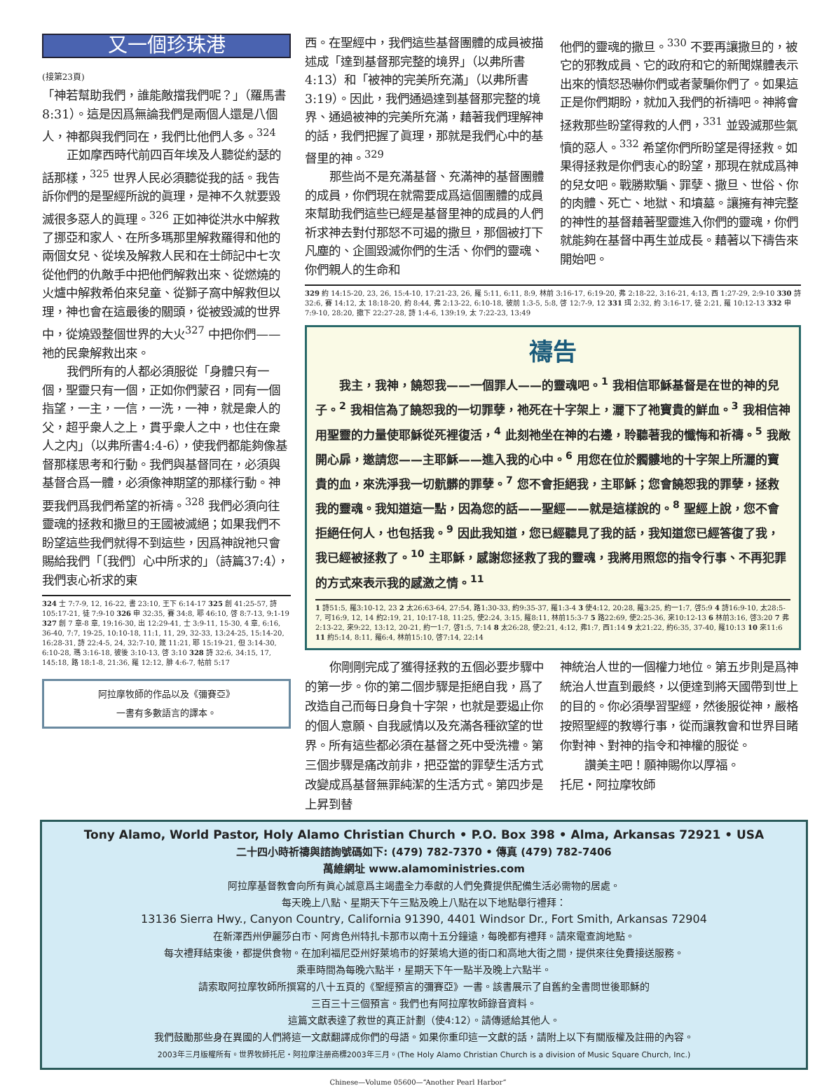又一個珍珠港
(接第23頁)
「神若幫助我們，誰能敵擋我們呢？」（羅馬書8:31）。這是因爲無論我們是兩個人還是八個人，神都與我們同在，我們比他們人多。<sup>324</sup>
正如摩西時代前四百年埃及人聽從約瑟的話那樣，<sup>325</sup> 世界人民必須聽從我的話。我告訴你們的是聖經所說的眞理，是神不久就要毀滅很多惡人的眞理。<sup>326</sup> 正如神從洪水中解救了挪亞和家人、在所多瑪那里解救羅得和他的兩個女兒、從埃及解救人民和在士師記中七次從他們的仇敵手中把他們解救出來、從燃燒的火爐中解救希伯來兒童、從獅子窩中解救但以理，神也會在這最後的關頭，從被毀滅的世界中，從燒毀整個世界的大火<sup>327</sup> 中把你們——祂的民衆解救出來。
我們所有的人都必須服從「身體只有一個，聖靈只有一個，正如你們蒙召，同有一個指望，一主，一信，一洗，一神，就是衆人的父，超乎衆人之上，貫乎衆人之中，也住在衆人之内」（以弗所書4:4-6），使我們都能夠像基督那樣思考和行動。我們與基督同在，必須與基督合爲一體，必須像神期望的那樣行動。神要我們爲我們希望的祈禱。<sup>328</sup> 我們必須向往靈魂的拯救和撒旦的王國被滅絕；如果我們不盼望這些我們就得不到這些，因爲神說祂只會賜給我們「〔我們〕心中所求的」（詩篇37:4），我們衷心祈求的東
324 士 7:7-9, 12, 16-22, 書 23:10, 王下 6:14-17 325 創 41:25-57, 詩 105:17-21, 徒 7:9-10 326 申 32:35, 賽 34:8, 耶 46:10, 啓 8:7-13, 9:1-19 327 創 7 章-8 章, 19:16-30, 出 12:29-41, 士 3:9-11, 15-30, 4 章, 6:16, 36-40, 7:7, 19-25, 10:10-18, 11:1, 11, 29, 32-33, 13:24-25, 15:14-20, 16:28-31, 詩 22:4-5, 24, 32:7-10, 箴 11:21, 耶 15:19-21, 但 3:14-30, 6:10-28, 瑪 3:16-18, 彼後 3:10-13, 啓 3:10 328 詩 32:6, 34:15, 17, 145:18, 路 18:1-8, 21:36, 羅 12:12, 腓 4:6-7, 帖前 5:17
阿拉摩牧師的作品以及《彌賽亞》
一書有多數語言的譯本。
西。在聖經中，我們這些基督團體的成員被描述成「達到基督那完整的境界」（以弗所書4:13）和「被神的完美所充滿」（以弗所書3:19）。因此，我們通過達到基督那完整的境界、通過被神的完美所充滿，藉著我們理解神的話，我們把握了眞理，那就是我們心中的基督里的神。<sup>329</sup>
那些尚不是充滿基督、充滿神的基督團體的成員，你們現在就需要成爲這個團體的成員來幫助我們這些已經是基督里神的成員的人們祈求神去對付那怒不可遏的撒旦，那個被打下凡塵的、企圖毀滅你們的生活、你們的靈魂、你們親人的生命和
他們的靈魂的撒旦。<sup>330</sup> 不要再讓撒旦的，被它的邪教成員、它的政府和它的新聞媒體表示出來的憤怒恐嚇你們或者蒙騙你們了。如果這正是你們期盼，就加入我們的祈禱吧。神將會拯救那些盼望得救的人們，<sup>331</sup> 並毀滅那些氣憤的惡人。<sup>332</sup> 希望你們所盼望是得拯救。如果得拯救是你們衷心的盼望，那現在就成爲神的兒女吧。戰勝欺騙、罪孽、撒旦、世俗、你的肉體、死亡、地獄、和墳墓。讓擁有神完整的神性的基督藉著聖靈進入你們的靈魂，你們就能夠在基督中再生並成長。藉著以下禱告來開始吧。
329 約 14:15-20, 23, 26, 15:4-10, 17:21-23, 26, 羅 5:11, 6:11, 8:9, 林前 3:16-17, 6:19-20, 弗 2:18-22, 3:16-21, 4:13, 西 1:27-29, 2:9-10 330 詩 32:6, 賽 14:12, 太 18:18-20, 約 8:44, 弗 2:13-22, 6:10-18, 彼前 1:3-5, 5:8, 啓 12:7-9, 12 331 珥 2:32, 約 3:16-17, 徒 2:21, 羅 10:12-13 332 申 7:9-10, 28:20, 撒下 22:27-28, 詩 1:4-6, 139:19, 太 7:22-23, 13:49
禱告
我主，我神，饒恕我——一個罪人——的靈魂吧。<sup>1</sup> 我相信耶穌基督是在世的神的兒子。<sup>2</sup> 我相信為了饒恕我的一切罪孽，祂死在十字架上，灑下了祂寶貴的鮮血。<sup>3</sup> 我相信神用聖靈的力量使耶穌從死裡復活，<sup>4</sup> 此刻祂坐在神的右邊，聆聽著我的懺悔和祈禱。<sup>5</sup> 我敞開心扉，邀請您——主耶穌——進入我的心中。<sup>6</sup> 用您在位於髑髏地的十字架上所灑的寶貴的血，來洗淨我一切骯髒的罪孽。<sup>7</sup> 您不會拒絕我，主耶穌；您會饒恕我的罪孽，拯救我的靈魂。我知道這一點，因為您的話——聖經——就是這樣說的。<sup>8</sup> 聖經上說，您不會拒絕任何人，也包括我。<sup>9</sup> 因此我知道，您已經聽見了我的話，我知道您已經答復了我，我已經被拯救了。<sup>10</sup> 主耶穌，感謝您拯救了我的靈魂，我將用照您的指令行事、不再犯罪的方式來表示我的感激之情。<sup>11</sup>
1 詩51:5, 羅3:10-12, 23 2 太26:63-64, 27:54, 路1:30-33, 約9:35-37, 羅1:3-4 3 使4:12, 20:28, 羅3:25, 約一1:7, 啓5:9 4 詩16:9-10, 太28:5-7, 可16:9, 12, 14 約2:19, 21, 10:17-18, 11:25, 使2:24, 3:15, 羅8:11, 林前15:3-7 5 路22:69, 使2:25-36, 來10:12-13 6 林前3:16, 啓3:20 7 弗2:13-22, 來9:22, 13:12, 20-21, 約一1:7, 啓1:5, 7:14 8 太26:28, 使2:21, 4:12, 弗1:7, 西1:14 9 太21:22, 約6:35, 37-40, 羅10:13 10 來11:6 11 約5:14, 8:11, 羅6:4, 林前15:10, 啓7:14, 22:14
你剛剛完成了獲得拯救的五個必要步驟中的第一步。你的第二個步驟是拒絕自我，爲了改造自己而每日身負十字架，也就是要遏止你的個人意願、自我感情以及充滿各種欲望的世界。所有這些都必須在基督之死中受洗禮。第三個步驟是痛改前非，把亞當的罪孽生活方式改變成爲基督無罪純潔的生活方式。第四步是上昇到替
神統治人世的一個權力地位。第五步則是爲神統治人世直到最終，以便達到將天國帶到世上的目的。你必須學習聖經，然後服從神，嚴格按照聖經的教導行事，從而讓教會和世界目睹你對神、對神的指令和神權的服從。
讚美主吧！願神賜你以厚福。
托尼・阿拉摩牧師
Tony Alamo, World Pastor, Holy Alamo Christian Church • P.O. Box 398 • Alma, Arkansas 72921 • USA
二十四小時祈禱與諮詢號碼如下: (479) 782-7370 • 傳真 (479) 782-7406
萬維網址 www.alamoministries.com
阿拉摩基督教會向所有眞心誠意爲主竭盡全力奉獻的人們免費提供配備生活必需物的居處。
每天晚上八點、星期天下午三點及晚上八點在以下地點舉行禮拜：
13136 Sierra Hwy., Canyon Country, California 91390, 4401 Windsor Dr., Fort Smith, Arkansas 72904
在新澤西州伊麗莎白市、阿肯色州特扎卡那市以南十五分鐘遠，每晚都有禮拜。請來電查詢地點。
每次禮拜結束後，都提供食物。在加利福尼亞州好萊塢市的好萊塢大道的街口和高地大街之間，提供來往免費接送服務。
乘車時間為每晚六點半，星期天下午一點半及晚上六點半。
請索取阿拉摩牧師所撰寫的八十五頁的《聖經預言的彌賽亞》一書。該書展示了自舊約全書問世後耶穌的
三百三十三個預言。我們也有阿拉摩牧師錄音資料。
這篇文獻表達了救世的真正計劃（使4:12）。請傳遞給其他人。
我們鼓勵那些身在異國的人們將這一文獻翻譯成你們的母語。如果你重印這一文獻的話，請附上以下有關版權及註冊的內容。
2003年三月版權所有。世界牧師托尼・阿拉摩注册商標2003年三月。(The Holy Alamo Christian Church is a division of Music Square Church, Inc.)
Chinese—Volume 05600—“Another Pearl Harbor”